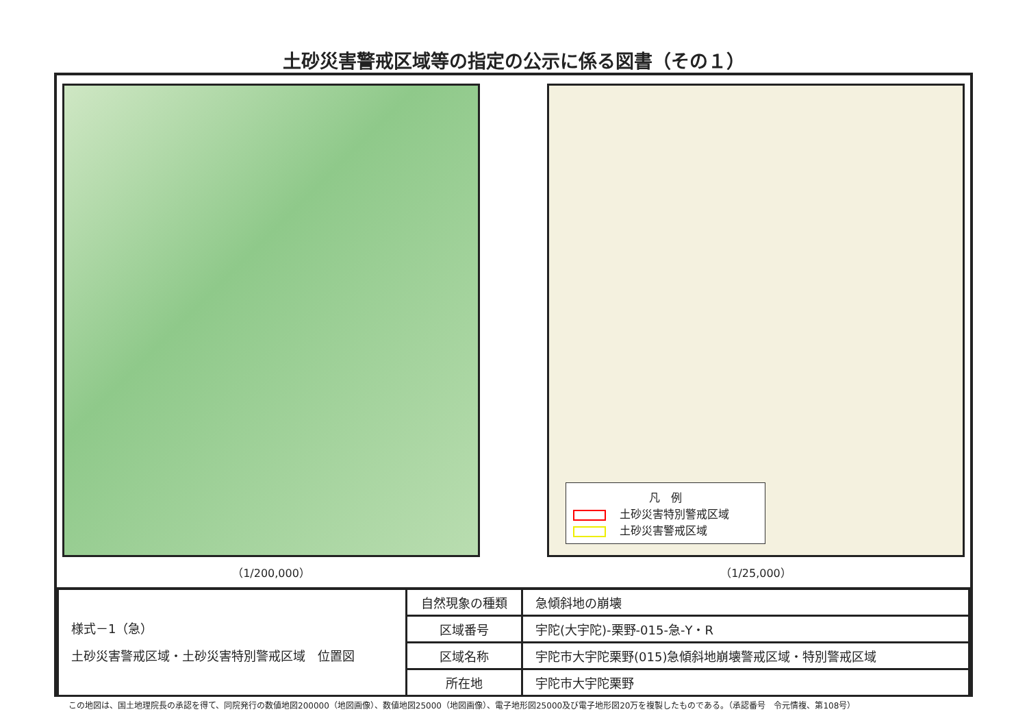土砂災害警戒区域等の指定の公示に係る図書（その１）
（1/200,000）
凡　例
土砂災害特別警戒区域
土砂災害警戒区域
（1/25,000）
| 様式－1（急） 土砂災害警戒区域・土砂災害特別警戒区域 位置図 | 自然現象の種類 | 急傾斜地の崩壊 |
| | 区域番号 | 宇陀(大宇陀)-栗野-015-急-Y・R |
| | 区域名称 | 宇陀市大宇陀栗野(015)急傾斜地崩壊警戒区域・特別警戒区域 |
| | 所在地 | 宇陀市大宇陀栗野 |
この地図は、国土地理院長の承認を得て、同院発行の数値地図200000（地図画像）、数値地図25000（地図画像）、電子地形図25000及び電子地形図20万を複製したものである。（承認番号　令元情複、第108号）